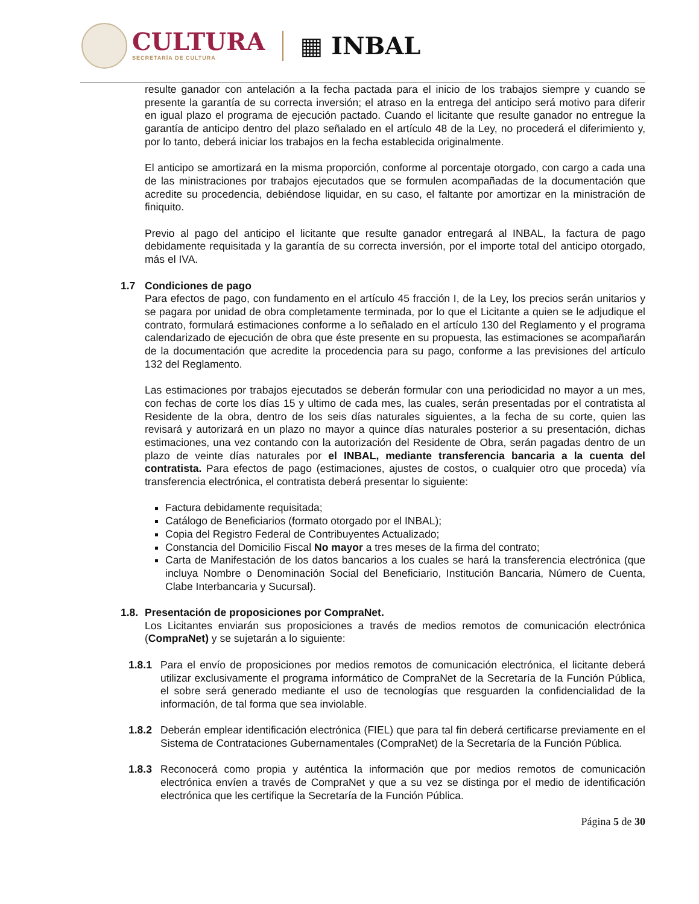CULTURA
SECRETARÍA DE CULTURA
▦ INBAL
resulte ganador con antelación a la fecha pactada para el inicio de los trabajos siempre y cuando se presente la garantía de su correcta inversión; el atraso en la entrega del anticipo será motivo para diferir en igual plazo el programa de ejecución pactado. Cuando el licitante que resulte ganador no entregue la garantía de anticipo dentro del plazo señalado en el artículo 48 de la Ley, no procederá el diferimiento y, por lo tanto, deberá iniciar los trabajos en la fecha establecida originalmente.
El anticipo se amortizará en la misma proporción, conforme al porcentaje otorgado, con cargo a cada una de las ministraciones por trabajos ejecutados que se formulen acompañadas de la documentación que acredite su procedencia, debiéndose liquidar, en su caso, el faltante por amortizar en la ministración de finiquito.
Previo al pago del anticipo el licitante que resulte ganador entregará al INBAL, la factura de pago debidamente requisitada y la garantía de su correcta inversión, por el importe total del anticipo otorgado, más el IVA.
1.7 Condiciones de pago
Para efectos de pago, con fundamento en el artículo 45 fracción I, de la Ley, los precios serán unitarios y se pagara por unidad de obra completamente terminada, por lo que el Licitante a quien se le adjudique el contrato, formulará estimaciones conforme a lo señalado en el artículo 130 del Reglamento y el programa calendarizado de ejecución de obra que éste presente en su propuesta, las estimaciones se acompañarán de la documentación que acredite la procedencia para su pago, conforme a las previsiones del artículo 132 del Reglamento.
Las estimaciones por trabajos ejecutados se deberán formular con una periodicidad no mayor a un mes, con fechas de corte los días 15 y ultimo de cada mes, las cuales, serán presentadas por el contratista al Residente de la obra, dentro de los seis días naturales siguientes, a la fecha de su corte, quien las revisará y autorizará en un plazo no mayor a quince días naturales posterior a su presentación, dichas estimaciones, una vez contando con la autorización del Residente de Obra, serán pagadas dentro de un plazo de veinte días naturales por el INBAL, mediante transferencia bancaria a la cuenta del contratista. Para efectos de pago (estimaciones, ajustes de costos, o cualquier otro que proceda) vía transferencia electrónica, el contratista deberá presentar lo siguiente:
Factura debidamente requisitada;
Catálogo de Beneficiarios (formato otorgado por el INBAL);
Copia del Registro Federal de Contribuyentes Actualizado;
Constancia del Domicilio Fiscal No mayor a tres meses de la firma del contrato;
Carta de Manifestación de los datos bancarios a los cuales se hará la transferencia electrónica (que incluya Nombre o Denominación Social del Beneficiario, Institución Bancaria, Número de Cuenta, Clabe Interbancaria y Sucursal).
1.8. Presentación de proposiciones por CompraNet.
Los Licitantes enviarán sus proposiciones a través de medios remotos de comunicación electrónica (CompraNet) y se sujetarán a lo siguiente:
1.8.1 Para el envío de proposiciones por medios remotos de comunicación electrónica, el licitante deberá utilizar exclusivamente el programa informático de CompraNet de la Secretaría de la Función Pública, el sobre será generado mediante el uso de tecnologías que resguarden la confidencialidad de la información, de tal forma que sea inviolable.
1.8.2 Deberán emplear identificación electrónica (FIEL) que para tal fin deberá certificarse previamente en el Sistema de Contrataciones Gubernamentales (CompraNet) de la Secretaría de la Función Pública.
1.8.3 Reconocerá como propia y auténtica la información que por medios remotos de comunicación electrónica envíen a través de CompraNet y que a su vez se distinga por el medio de identificación electrónica que les certifique la Secretaría de la Función Pública.
Página 5 de 30